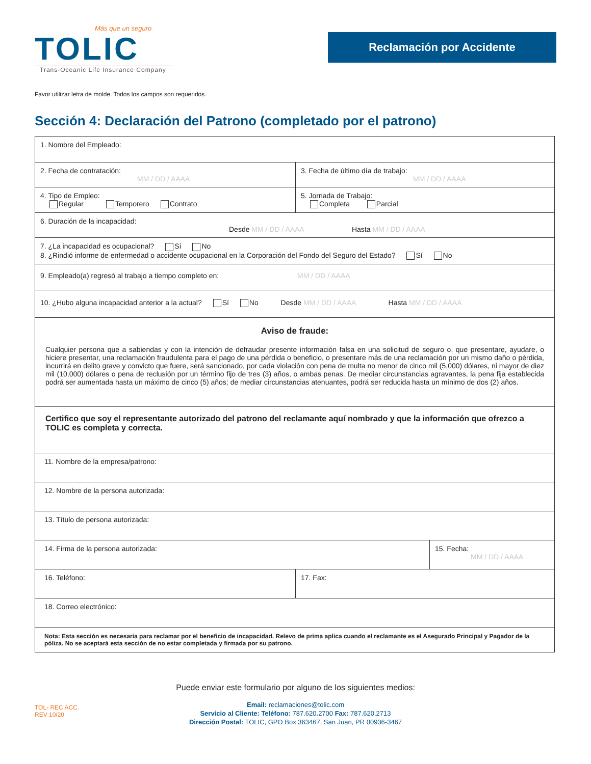Más que un seguro
TOLIC
Trans-Oceanic Life Insurance Company
Reclamación por Accidente
Favor utilizar letra de molde. Todos los campos son requeridos.
Sección 4: Declaración del Patrono (completado por el patrono)
| 1. Nombre del Empleado: | |
| 2. Fecha de contratación: MM / DD / AAAA | 3. Fecha de último día de trabajo: MM / DD / AAAA |
| 4. Tipo de Empleo: Regular Temporero Contrato | 5. Jornada de Trabajo: Completa Parcial |
| 6. Duración de la incapacidad: Desde MM / DD / AAAA Hasta MM / DD / AAAA | |
| 7. ¿La incapacidad es ocupacional? Sí No 8. ¿Rindió informe de enfermedad o accidente ocupacional en la Corporación del Fondo del Seguro del Estado? Sí No | |
| 9. Empleado(a) regresó al trabajo a tiempo completo en: MM / DD / AAAA | |
| 10. ¿Hubo alguna incapacidad anterior a la actual? Sí No Desde MM / DD / AAAA Hasta MM / DD / AAAA | |
| Aviso de fraude: Cualquier persona que a sabiendas y con la intención de defraudar presente información falsa en una solicitud de seguro o, que presentare, ayudare, o hiciere presentar, una reclamación fraudulenta para el pago de una pérdida o beneficio, o presentare más de una reclamación por un mismo daño o pérdida, incurrirá en delito grave y convicto que fuere, será sancionado, por cada violación con pena de multa no menor de cinco mil (5,000) dólares, ni mayor de diez mil (10,000) dólares o pena de reclusión por un término fijo de tres (3) años, o ambas penas. De mediar circunstancias agravantes, la pena fija establecida podrá ser aumentada hasta un máximo de cinco (5) años; de mediar circunstancias atenuantes, podrá ser reducida hasta un mínimo de dos (2) años. | |
| Certifico que soy el representante autorizado del patrono del reclamante aquí nombrado y que la información que ofrezco a TOLIC es completa y correcta. | |
| 11. Nombre de la empresa/patrono: | |
| 12. Nombre de la persona autorizada: | |
| 13. Título de persona autorizada: | |
| / 14. Firma de la persona autorizada: / 15. Fecha: MM / DD / AAAA / | |
| 16. Teléfono: | 17. Fax: |
| 18. Correo electrónico: | |
| Nota: Esta sección es necesaria para reclamar por el beneficio de incapacidad. Relevo de prima aplica cuando el reclamante es el Asegurado Principal y Pagador de la póliza. No se aceptará esta sección de no estar completada y firmada por su patrono. | |
Puede enviar este formulario por alguno de los siguientes medios:
Email: reclamaciones@tolic.com
Servicio al Cliente: Teléfono: 787.620.2700 Fax: 787.620.2713
Dirección Postal: TOLIC, GPO Box 363467, San Juan, PR 00936-3467
TOL- REC ACC.
REV 10/20